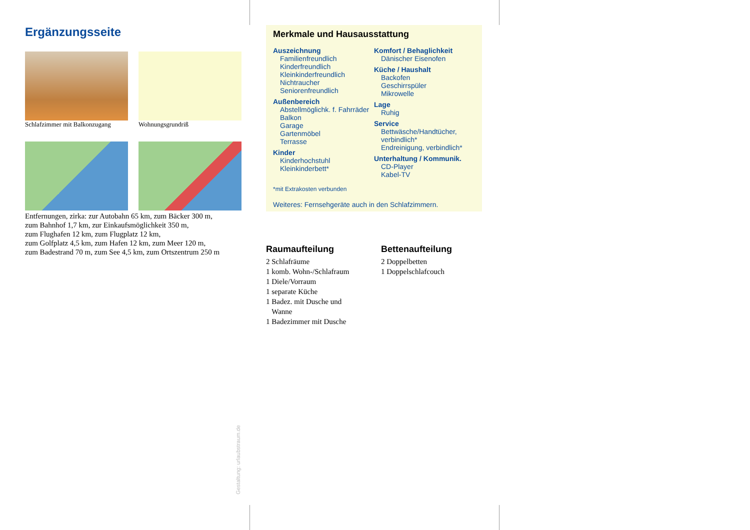Ergänzungsseite
Schlafzimmer mit Balkonzugang
Wohnungsgrundriß
Entfernungen, zirka: zur Autobahn 65 km, zum Bäcker 300 m,
zum Bahnhof 1,7 km, zur Einkaufsmöglichkeit 350 m,
zum Flughafen 12 km, zum Flugplatz 12 km,
zum Golfplatz 4,5 km, zum Hafen 12 km, zum Meer 120 m,
zum Badestrand 70 m, zum See 4,5 km, zum Ortszentrum 250 m
Merkmale und Hausausstattung
Auszeichnung
Familienfreundlich
Kinderfreundlich
Kleinkinderfreundlich
Nichtraucher
Seniorenfreundlich
Außenbereich
Abstellmöglichk. f. Fahrräder
Balkon
Garage
Gartenmöbel
Terrasse
Kinder
Kinderhochstuhl
Kleinkinderbett*
Komfort / Behaglichkeit
Dänischer Eisenofen
Küche / Haushalt
Backofen
Geschirrspüler
Mikrowelle
Lage
Ruhig
Service
Bettwäsche/Handtücher, verbindlich*
Endreinigung, verbindlich*
Unterhaltung / Kommunik.
CD-Player
Kabel-TV
*mit Extrakosten verbunden
Weiteres: Fernsehgeräte auch in den Schlafzimmern.
Raumaufteilung
2 Schlafräume
1 komb. Wohn-/Schlafraum
1 Diele/Vorraum
1 separate Küche
1 Badez. mit Dusche und
Wanne
1 Badezimmer mit Dusche
Bettenaufteilung
2 Doppelbetten
1 Doppelschlafcouch
Gestaltung: urlaubstraum.de